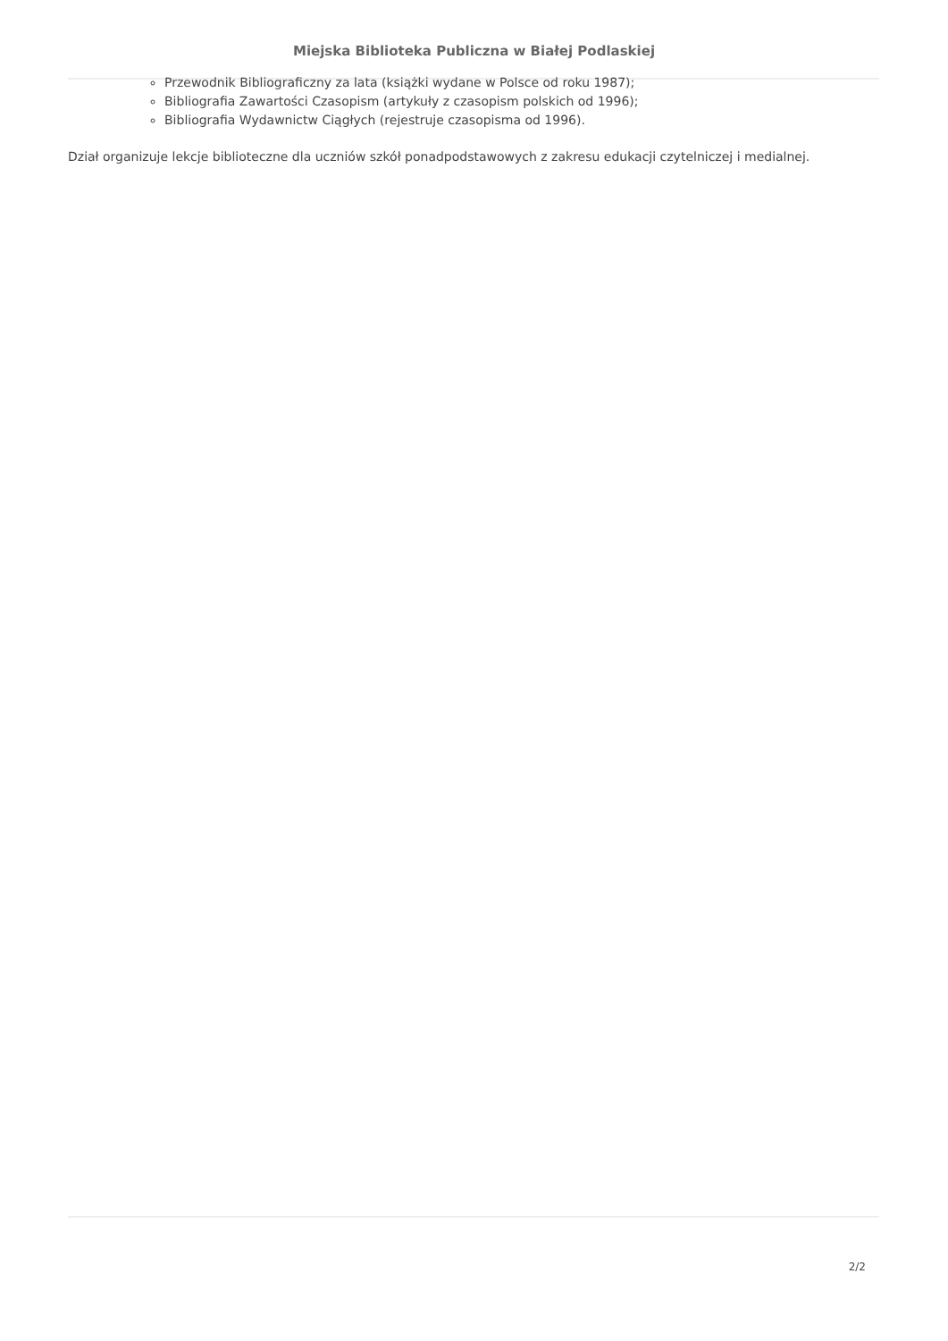Miejska Biblioteka Publiczna w Białej Podlaskiej
Przewodnik Bibliograficzny za lata (książki wydane w Polsce od roku 1987);
Bibliografia Zawartości Czasopism (artykuły z czasopism polskich od 1996);
Bibliografia Wydawnictw Ciągłych (rejestruje czasopisma od 1996).
Dział organizuje lekcje biblioteczne dla uczniów szkół ponadpodstawowych z zakresu edukacji czytelniczej i medialnej.
2/2